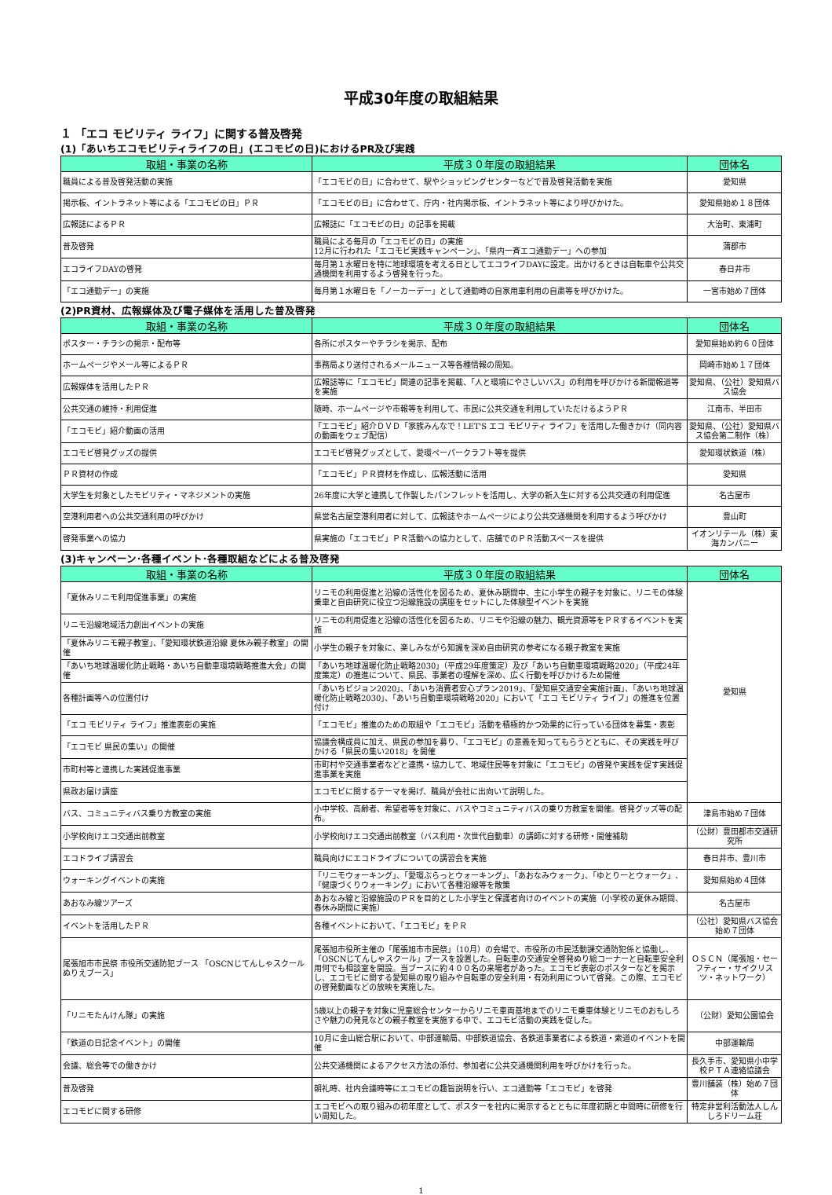平成30年度の取組結果
１ 「エコ モビリティ ライフ」に関する普及啓発
(1)「あいちエコモビリティライフの日」(エコモビの日)におけるPR及び実践
| 取組・事業の名称 | 平成３０年度の取組結果 | 団体名 |
| --- | --- | --- |
| 職員による普及啓発活動の実施 | 「エコモビの日」に合わせて、駅やショッピングセンターなどで普及啓発活動を実施 | 愛知県 |
| 掲示板、イントラネット等による「エコモビの日」ＰＲ | 「エコモビの日」に合わせて、庁内・社内掲示板、イントラネット等により呼びかけた。 | 愛知県始め１８団体 |
| 広報誌によるＰＲ | 広報誌に「エコモビの日」の記事を掲載 | 大治町、東浦町 |
| 普及啓発 | 職員による毎月の「エコモビの日」の実施 12月に行われた「エコモビ実践キャンペーン」、「県内一斉エコ通勤デー」への参加 | 蒲郡市 |
| エコライフDAYの啓発 | 毎月第１水曜日を特に地球環境を考える日としてエコライフDAYに設定。出かけるときは自転車や公共交通機関を利用するよう啓発を行った。 | 春日井市 |
| 「エコ通勤デー」の実施 | 毎月第１水曜日を「ノーカーデー」として通勤時の自家用車利用の自粛等を呼びかけた。 | 一宮市始め７団体 |
(2)PR資材、広報媒体及び電子媒体を活用した普及啓発
| 取組・事業の名称 | 平成３０年度の取組結果 | 団体名 |
| --- | --- | --- |
| ポスター・チラシの掲示・配布等 | 各所にポスターやチラシを掲示、配布 | 愛知県始め約６０団体 |
| ホームページやメール等によるＰＲ | 事務局より送付されるメールニュース等各種情報の周知。 | 岡崎市始め１７団体 |
| 広報媒体を活用したＰＲ | 広報誌等に「エコモビ」関連の記事を掲載、「人と環境にやさしいバス」の利用を呼びかける新聞報道等を実施 | 愛知県、（公社）愛知県バス協会 |
| 公共交通の維持・利用促進 | 随時、ホームページや市報等を利用して、市民に公共交通を利用していただけるようＰＲ | 江南市、半田市 |
| 「エコモビ」紹介動画の活用 | 「エコモビ」紹介ＤＶＤ「家族みんなで！LET'S エコ モビリティ ライフ」を活用した働きかけ（同内容の動画をウェブ配信） | 愛知県、（公社）愛知県バス協会第二制作（株） |
| エコモビ啓発グッズの提供 | エコモビ啓発グッズとして、愛環ペーパークラフト等を提供 | 愛知環状鉄道（株） |
| ＰＲ資材の作成 | 「エコモビ」ＰＲ資材を作成し、広報活動に活用 | 愛知県 |
| 大学生を対象としたモビリティ・マネジメントの実施 | 26年度に大学と連携して作製したパンフレットを活用し、大学の新入生に対する公共交通の利用促進 | 名古屋市 |
| 空港利用者への公共交通利用の呼びかけ | 県営名古屋空港利用者に対して、広報誌やホームページにより公共交通機関を利用するよう呼びかけ | 豊山町 |
| 啓発事業への協力 | 県実施の「エコモビ」ＰＲ活動への協力として、店舗でのＰＲ活動スペースを提供 | イオンリテール（株）東海カンパニー |
(3)キャンペーン･各種イベント･各種取組などによる普及啓発
| 取組・事業の名称 | 平成３０年度の取組結果 | 団体名 |
| --- | --- | --- |
| 「夏休みリニモ利用促進事業」の実施 | リニモの利用促進と沿線の活性化を図るため、夏休み期間中、主に小学生の親子を対象に、リニモの体験乗車と自由研究に役立つ沿線施設の講座をセットにした体験型イベントを実施 | 愛知県 |
| リニモ沿線地域活力創出イベントの実施 | リニモの利用促進と沿線の活性化を図るため、リニモや沿線の魅力、観光資源等をＰＲするイベントを実施 | |
| 「夏休みリニモ親子教室」、「愛知環状鉄道沿線 夏休み親子教室」の開催 | 小学生の親子を対象に、楽しみながら知識を深め自由研究の参考になる親子教室を実施 | |
| 「あいち地球温暖化防止戦略・あいち自動車環境戦略推進大会」の開催 | 「あいち地球温暖化防止戦略2030」（平成29年度策定）及び「あいち自動車環境戦略2020」（平成24年度策定）の推進について、県民、事業者の理解を深め、広く行動を呼びかけるため開催 | |
| 各種計画等への位置付け | 「あいちビジョン2020」、「あいち消費者安心プラン2019」、「愛知県交通安全実施計画」、「あいち地球温暖化防止戦略2030」、「あいち自動車環境戦略2020」において「エコ モビリティ ライフ」の推進を位置付け | |
| 「エコ モビリティ ライフ」推進表彰の実施 | 「エコモビ」推進のための取組や「エコモビ」活動を積極的かつ効果的に行っている団体を募集・表彰 | |
| 「エコモビ 県民の集い」の開催 | 協議会構成員に加え、県民の参加を募り、「エコモビ」の意義を知ってもらうとともに、その実践を呼びかける「県民の集い2018」を開催 | |
| 市町村等と連携した実践促進事業 | 市町村や交通事業者などと連携・協力して、地域住民等を対象に「エコモビ」の啓発や実践を促す実践促進事業を実施 | |
| 県政お届け講座 | エコモビに関するテーマを掲げ、職員が会社に出向いて説明した。 | |
| バス、コミュニティバス乗り方教室の実施 | 小中学校、高齢者、希望者等を対象に、バスやコミュニティバスの乗り方教室を開催。啓発グッズ等の配布。 | 津島市始め７団体 |
| 小学校向けエコ交通出前教室 | 小学校向けエコ交通出前教室（バス利用・次世代自動車）の講師に対する研修・開催補助 | （公財）豊田都市交通研究所 |
| エコドライブ講習会 | 職員向けにエコドライブについての講習会を実施 | 春日井市、豊川市 |
| ウォーキングイベントの実施 | 「リニモウォーキング」、「愛環ぶらっとウォーキング」、「あおなみウォーク」、「ゆとりーとウォーク」、「健康づくりウォーキング」において各種沿線等を散策 | 愛知県始め４団体 |
| あおなみ線ツアーズ | あおなみ線と沿線施設のＰＲを目的とした小学生と保護者向けのイベントの実施（小学校の夏休み期間、春休み期間に実施） | 名古屋市 |
| イベントを活用したＰＲ | 各種イベントにおいて、「エコモビ」をＰＲ | （公社）愛知県バス協会始め７団体 |
| 尾張旭市市民祭 市役所交通防犯ブース 「OSCNじてんしゃスクールぬりえブース」 | 尾張旭市役所主催の「尾張旭市市民祭」（10月）の会場で、市役所の市民活動課交通防犯係と協働し、「OSCNじてんしゃスクール」ブースを設置した。自転車の交通安全啓発ぬり絵コーナーと自転車安全利用何でも相談室を開設。当ブースに約４００名の来場者があった。エコモビ表彰のポスターなどを掲示し、エコモビに関する愛知県の取り組みや自転車の安全利用・有効利用について啓発。この際、エコモビの啓発動画などの放映を実施した。 | ＯＳＣＮ（尾張旭・セーフティー・サイクリスツ・ネットワーク） |
| 「リニモたんけん隊」の実施 | 5歳以上の親子を対象に児童総合センターからリニモ車両基地までのリニモ乗車体験とリニモのおもしろさや魅力の発見などの親子教室を実施する中で、エコモビ活動の実践を促した。 | （公財）愛知公園協会 |
| 「鉄道の日記念イベント」の開催 | 10月に金山総合駅において、中部運輸局、中部鉄道協会、各鉄道事業者による鉄道・索道のイベントを開催 | 中部運輸局 |
| 会議、総会等での働きかけ | 公共交通機関によるアクセス方法の添付、参加者に公共交通機関利用を呼びかけを行った。 | 長久手市、愛知県小中学校ＰＴＡ連絡協議会 |
| 普及啓発 | 朝礼時、社内会議時等にエコモビの趣旨説明を行い、エコ通勤等「エコモビ」を啓発 | 豊川舗装（株）始め７団体 |
| エコモビに関する研修 | エコモビへの取り組みの初年度として、ポスターを社内に掲示するとともに年度初期と中間時に研修を行い周知した。 | 特定非営利活動法人しんしろドリーム荘 |
1